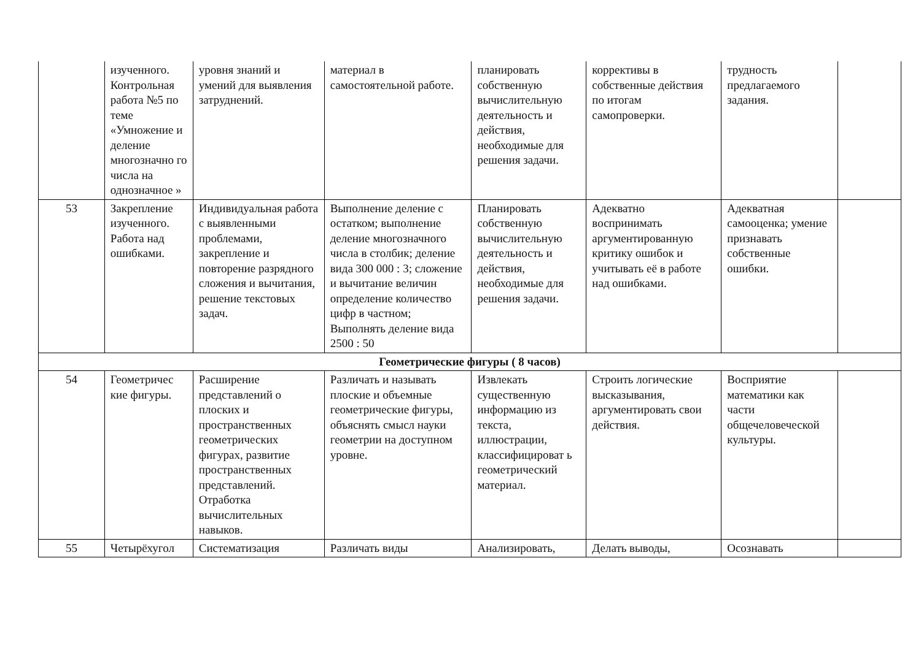| | изученного. Контрольная работа №5 по теме «Умножение и деление многозначно го числа на однозначное » | уровня знаний и умений для выявления затруднений. | материал в самостоятельной работе. | планировать собственную вычислительную деятельность и действия, необходимые для решения задачи. | коррективы в собственные действия по итогам самопроверки. | трудность предлагаемого задания. | |
| 53 | Закрепление изученного. Работа над ошибками. | Индивидуальная работа с выявленными проблемами, закрепление и повторение разрядного сложения и вычитания, решение текстовых задач. | Выполнение деление с остатком; выполнение деление многозначного числа в столбик; деление вида 300 000 : 3; сложение и вычитание величин определение количество цифр в частном; Выполнять деление вида 2500 : 50 | Планировать собственную вычислительную деятельность и действия, необходимые для решения задачи. | Адекватно воспринимать аргументированную критику ошибок и учитывать её в работе над ошибками. | Адекватная самооценка; умение признавать собственные ошибки. | |
| Геометрические фигуры ( 8 часов) | | | | | | | |
| 54 | Геометричес кие фигуры. | Расширение представлений о плоских и пространственных геометрических фигурах, развитие пространственных представлений. Отработка вычислительных навыков. | Различать и называть плоские и объемные геометрические фигуры, объяснять смысл науки геометрии на доступном уровне. | Извлекать существенную информацию из текста, иллюстрации, классифицироват ь геометрический материал. | Строить логические высказывания, аргументировать свои действия. | Восприятие математики как части общечеловеческой культуры. | |
| 55 | Четырёхугол | Систематизация | Различать виды | Анализировать, | Делать выводы, | Осознавать | |